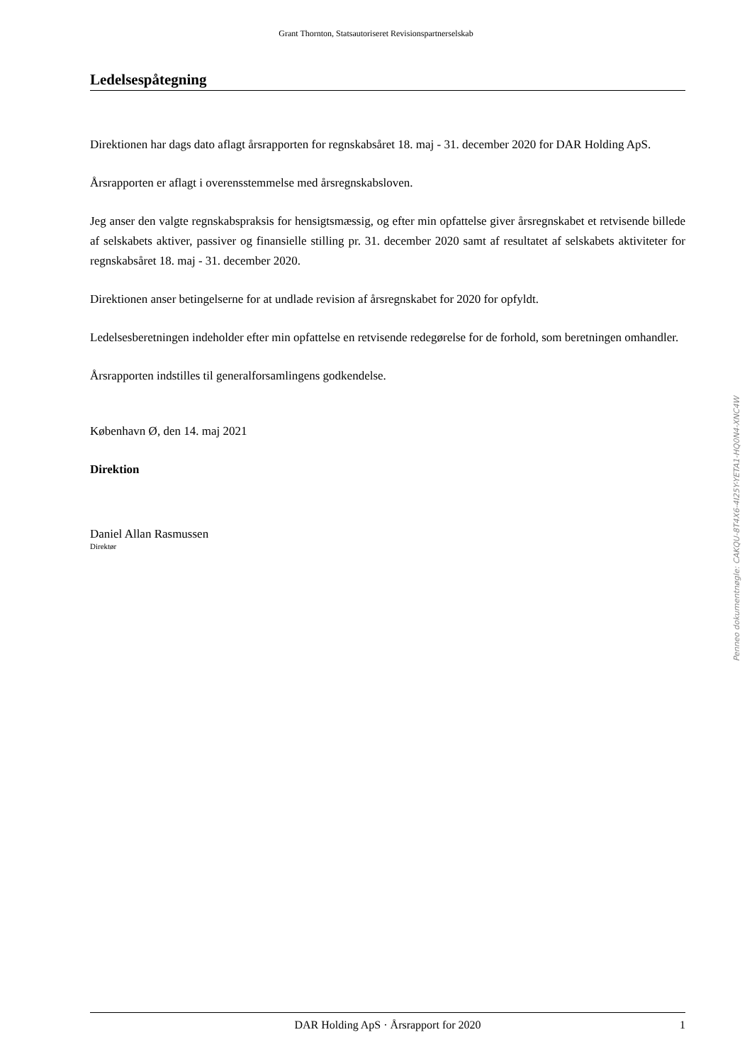Grant Thornton, Statsautoriseret Revisionspartnerselskab
Ledelsespåtegning
Direktionen har dags dato aflagt årsrapporten for regnskabsåret 18. maj - 31. december 2020 for DAR Holding ApS.
Årsrapporten er aflagt i overensstemmelse med årsregnskabsloven.
Jeg anser den valgte regnskabspraksis for hensigtsmæssig, og efter min opfattelse giver årsregnskabet et retvisende billede af selskabets aktiver, passiver og finansielle stilling pr. 31. december 2020 samt af resultatet af selskabets aktiviteter for regnskabsåret 18. maj - 31. december 2020.
Direktionen anser betingelserne for at undlade revision af årsregnskabet for 2020 for opfyldt.
Ledelsesberetningen indeholder efter min opfattelse en retvisende redegørelse for de forhold, som beretningen omhandler.
Årsrapporten indstilles til generalforsamlingens godkendelse.
København Ø, den 14. maj 2021
Direktion
Daniel Allan Rasmussen
Direktør
Penneo dokumentnøgle: CAKQU-8T4X6-4I25Y-YETA1-HQ0N4-XNC4W
DAR Holding ApS · Årsrapport for 2020 1